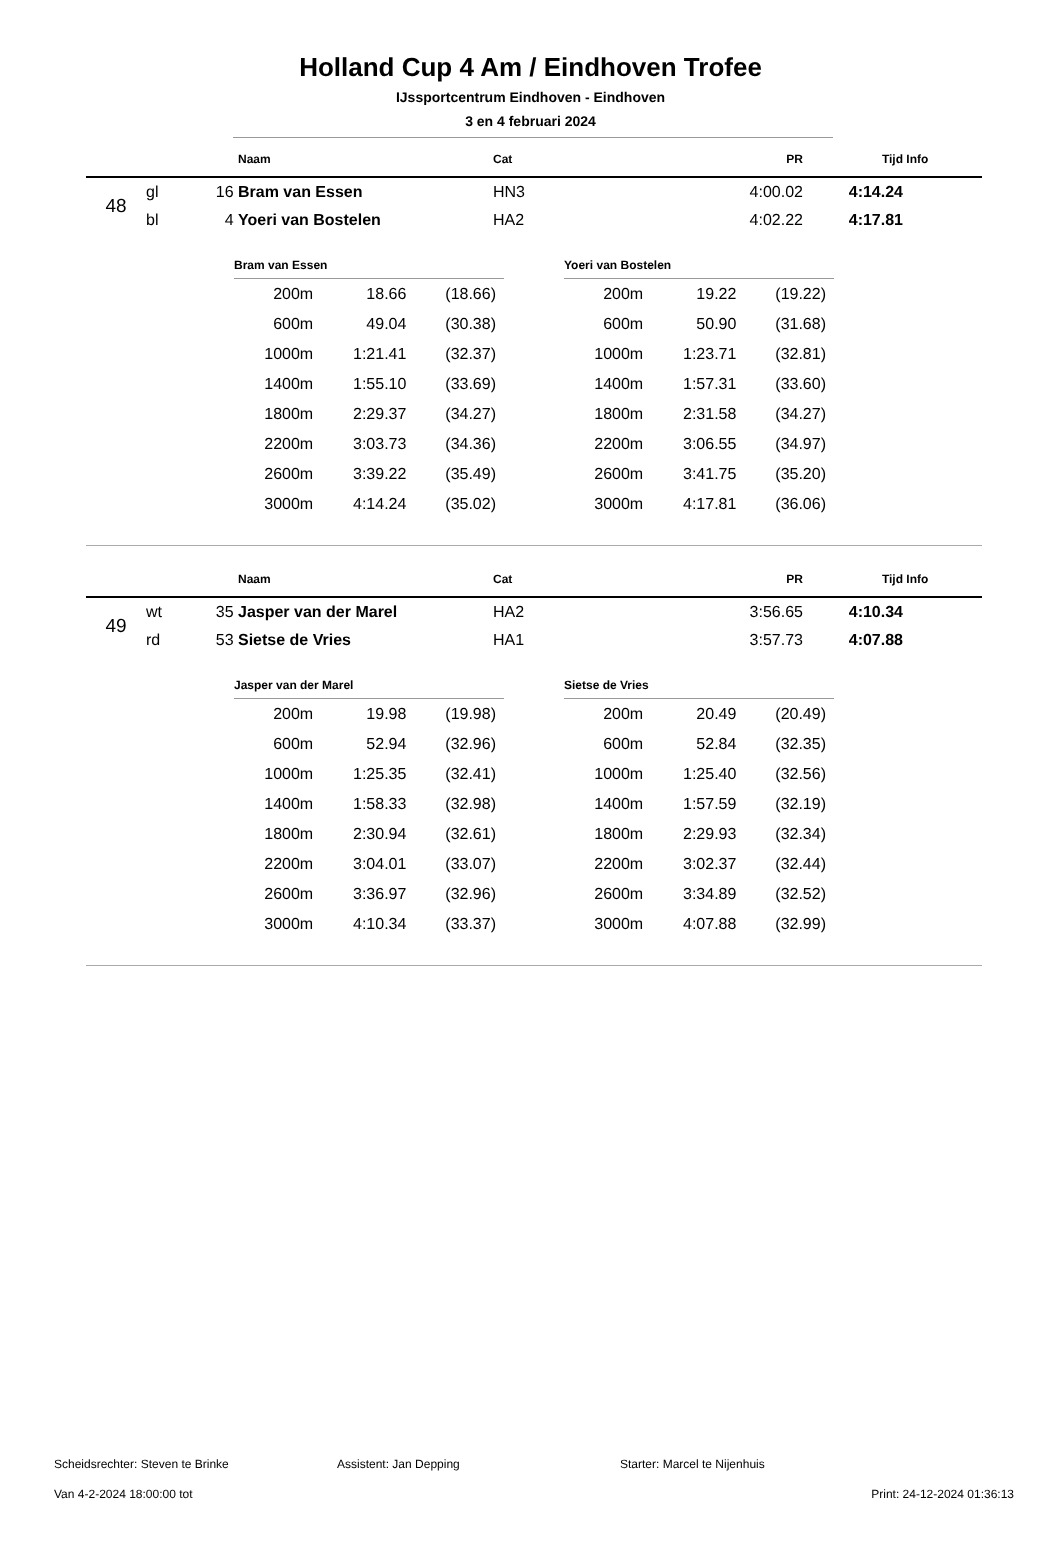Holland Cup 4 Am / Eindhoven Trofee
IJssportcentrum Eindhoven - Eindhoven
3 en 4 februari 2024
| | | | Naam | Cat | PR | Tijd | Info |
| --- | --- | --- | --- | --- | --- | --- | --- |
| 48 | gl | 16 | Bram van Essen | HN3 | 4:00.02 | 4:14.24 | |
| | bl | 4 | Yoeri van Bostelen | HA2 | 4:02.22 | 4:17.81 | |
| Bram van Essen | | |
| --- | --- | --- |
| 200m | 18.66 | (18.66) |
| 600m | 49.04 | (30.38) |
| 1000m | 1:21.41 | (32.37) |
| 1400m | 1:55.10 | (33.69) |
| 1800m | 2:29.37 | (34.27) |
| 2200m | 3:03.73 | (34.36) |
| 2600m | 3:39.22 | (35.49) |
| 3000m | 4:14.24 | (35.02) |
| Yoeri van Bostelen | | |
| --- | --- | --- |
| 200m | 19.22 | (19.22) |
| 600m | 50.90 | (31.68) |
| 1000m | 1:23.71 | (32.81) |
| 1400m | 1:57.31 | (33.60) |
| 1800m | 2:31.58 | (34.27) |
| 2200m | 3:06.55 | (34.97) |
| 2600m | 3:41.75 | (35.20) |
| 3000m | 4:17.81 | (36.06) |
| | | | Naam | Cat | PR | Tijd | Info |
| --- | --- | --- | --- | --- | --- | --- | --- |
| 49 | wt | 35 | Jasper van der Marel | HA2 | 3:56.65 | 4:10.34 | |
| | rd | 53 | Sietse de Vries | HA1 | 3:57.73 | 4:07.88 | |
| Jasper van der Marel | | |
| --- | --- | --- |
| 200m | 19.98 | (19.98) |
| 600m | 52.94 | (32.96) |
| 1000m | 1:25.35 | (32.41) |
| 1400m | 1:58.33 | (32.98) |
| 1800m | 2:30.94 | (32.61) |
| 2200m | 3:04.01 | (33.07) |
| 2600m | 3:36.97 | (32.96) |
| 3000m | 4:10.34 | (33.37) |
| Sietse de Vries | | |
| --- | --- | --- |
| 200m | 20.49 | (20.49) |
| 600m | 52.84 | (32.35) |
| 1000m | 1:25.40 | (32.56) |
| 1400m | 1:57.59 | (32.19) |
| 1800m | 2:29.93 | (32.34) |
| 2200m | 3:02.37 | (32.44) |
| 2600m | 3:34.89 | (32.52) |
| 3000m | 4:07.88 | (32.99) |
Scheidsrechter: Steven te Brinke Assistent: Jan Depping Starter: Marcel te Nijenhuis
Van 4-2-2024 18:00:00 tot Print: 24-12-2024 01:36:13